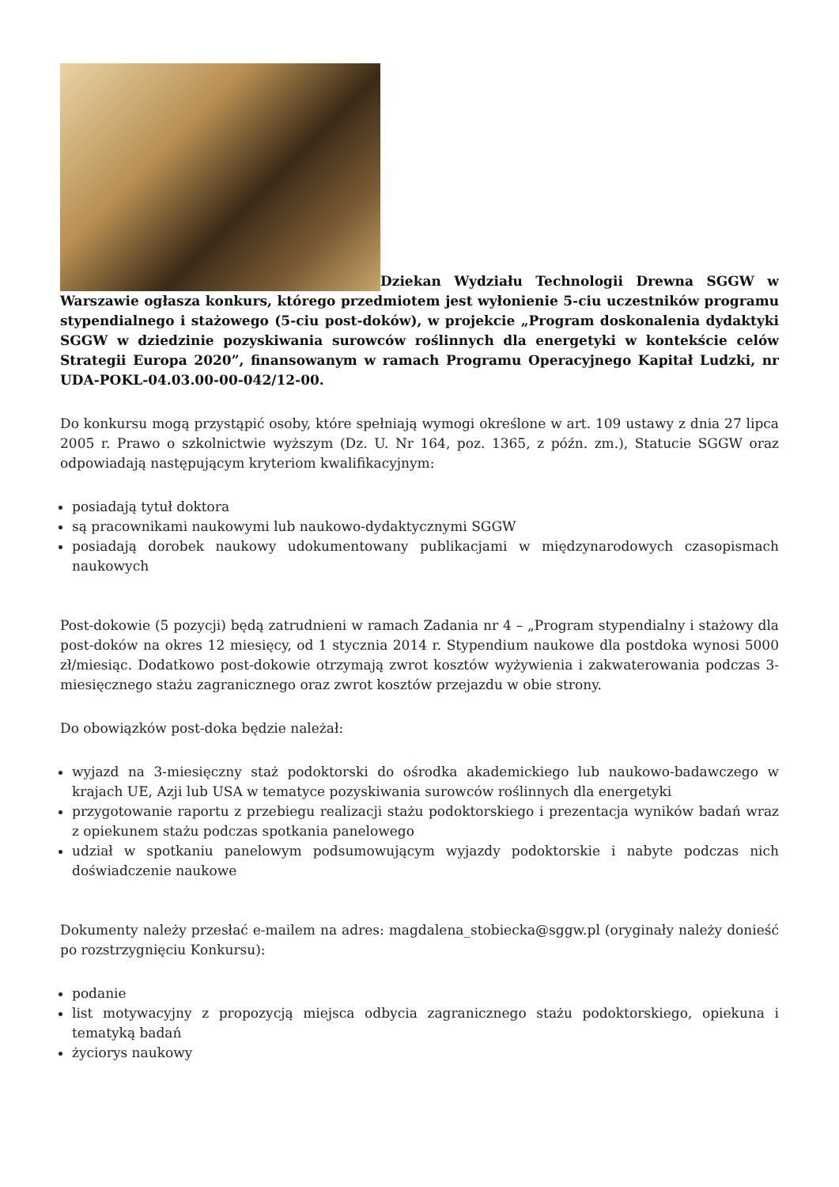Dziekan Wydziału Technologii Drewna SGGW w Warszawie ogłasza konkurs, którego przedmiotem jest wyłonienie 5-ciu uczestników programu stypendialnego i stażowego (5-ciu post-doków), w projekcie „Program doskonalenia dydaktyki SGGW w dziedzinie pozyskiwania surowców roślinnych dla energetyki w kontekście celów Strategii Europa 2020”, finansowanym w ramach Programu Operacyjnego Kapitał Ludzki, nr UDA-POKL-04.03.00-00-042/12-00.
Do konkursu mogą przystąpić osoby, które spełniają wymogi określone w art. 109 ustawy z dnia 27 lipca 2005 r. Prawo o szkolnictwie wyższym (Dz. U. Nr 164, poz. 1365, z późn. zm.), Statucie SGGW oraz odpowiadają następującym kryteriom kwalifikacyjnym:
posiadają tytuł doktora
są pracownikami naukowymi lub naukowo-dydaktycznymi SGGW
posiadają dorobek naukowy udokumentowany publikacjami w międzynarodowych czasopismach naukowych
Post-dokowie (5 pozycji) będą zatrudnieni w ramach Zadania nr 4 – „Program stypendialny i stażowy dla post-doków na okres 12 miesięcy, od 1 stycznia 2014 r. Stypendium naukowe dla postdoka wynosi 5000 zł/miesiąc. Dodatkowo post-dokowie otrzymają zwrot kosztów wyżywienia i zakwaterowania podczas 3-miesięcznego stażu zagranicznego oraz zwrot kosztów przejazdu w obie strony.
Do obowiązków post-doka będzie należał:
wyjazd na 3-miesięczny staż podoktorski do ośrodka akademickiego lub naukowo-badawczego w krajach UE, Azji lub USA w tematyce pozyskiwania surowców roślinnych dla energetyki
przygotowanie raportu z przebiegu realizacji stażu podoktorskiego i prezentacja wyników badań wraz z opiekunem stażu podczas spotkania panelowego
udział w spotkaniu panelowym podsumowującym wyjazdy podoktorskie i nabyte podczas nich doświadczenie naukowe
Dokumenty należy przesłać e-mailem na adres: magdalena_stobiecka@sggw.pl (oryginały należy donieść po rozstrzygnięciu Konkursu):
podanie
list motywacyjny z propozycją miejsca odbycia zagranicznego stażu podoktorskiego, opiekuna i tematyką badań
życiorys naukowy